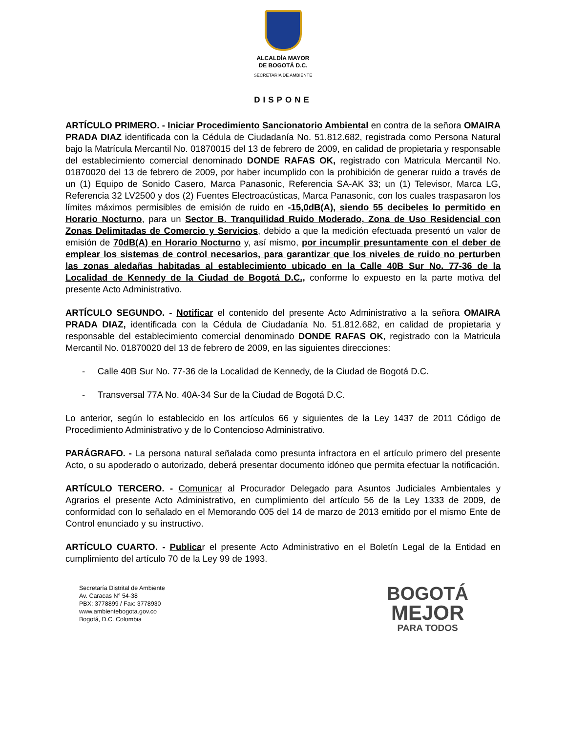ALCALDÍA MAYOR
DE BOGOTÁ D.C.
SECRETARÍA DE AMBIENTE
DISPONE
ARTÍCULO PRIMERO. - Iniciar Procedimiento Sancionatorio Ambiental en contra de la señora OMAIRA PRADA DIAZ identificada con la Cédula de Ciudadanía No. 51.812.682, registrada como Persona Natural bajo la Matrícula Mercantil No. 01870015 del 13 de febrero de 2009, en calidad de propietaria y responsable del establecimiento comercial denominado DONDE RAFAS OK, registrado con Matricula Mercantil No. 01870020 del 13 de febrero de 2009, por haber incumplido con la prohibición de generar ruido a través de un (1) Equipo de Sonido Casero, Marca Panasonic, Referencia SA-AK 33; un (1) Televisor, Marca LG, Referencia 32 LV2500 y dos (2) Fuentes Electroacústicas, Marca Panasonic, con los cuales traspasaron los límites máximos permisibles de emisión de ruido en -15,0dB(A), siendo 55 decibeles lo permitido en Horario Nocturno, para un Sector B. Tranquilidad Ruido Moderado, Zona de Uso Residencial con Zonas Delimitadas de Comercio y Servicios, debido a que la medición efectuada presentó un valor de emisión de 70dB(A) en Horario Nocturno y, así mismo, por incumplir presuntamente con el deber de emplear los sistemas de control necesarios, para garantizar que los niveles de ruido no perturben las zonas aledañas habitadas al establecimiento ubicado en la Calle 40B Sur No. 77-36 de la Localidad de Kennedy de la Ciudad de Bogotá D.C., conforme lo expuesto en la parte motiva del presente Acto Administrativo.
ARTÍCULO SEGUNDO. - Notificar el contenido del presente Acto Administrativo a la señora OMAIRA PRADA DIAZ, identificada con la Cédula de Ciudadanía No. 51.812.682, en calidad de propietaria y responsable del establecimiento comercial denominado DONDE RAFAS OK, registrado con la Matricula Mercantil No. 01870020 del 13 de febrero de 2009, en las siguientes direcciones:
- Calle 40B Sur No. 77-36 de la Localidad de Kennedy, de la Ciudad de Bogotá D.C.
- Transversal 77A No. 40A-34 Sur de la Ciudad de Bogotá D.C.
Lo anterior, según lo establecido en los artículos 66 y siguientes de la Ley 1437 de 2011 Código de Procedimiento Administrativo y de lo Contencioso Administrativo.
PARÁGRAFO. - La persona natural señalada como presunta infractora en el artículo primero del presente Acto, o su apoderado o autorizado, deberá presentar documento idóneo que permita efectuar la notificación.
ARTÍCULO TERCERO. - Comunicar al Procurador Delegado para Asuntos Judiciales Ambientales y Agrarios el presente Acto Administrativo, en cumplimiento del artículo 56 de la Ley 1333 de 2009, de conformidad con lo señalado en el Memorando 005 del 14 de marzo de 2013 emitido por el mismo Ente de Control enunciado y su instructivo.
ARTÍCULO CUARTO. - Publicar el presente Acto Administrativo en el Boletín Legal de la Entidad en cumplimiento del artículo 70 de la Ley 99 de 1993.
Secretaría Distrital de Ambiente
Av. Caracas N° 54-38
PBX: 3778899 / Fax: 3778930
www.ambientebogota.gov.co
Bogotá, D.C. Colombia
BOGOTÁ
MEJOR
PARA TODOS